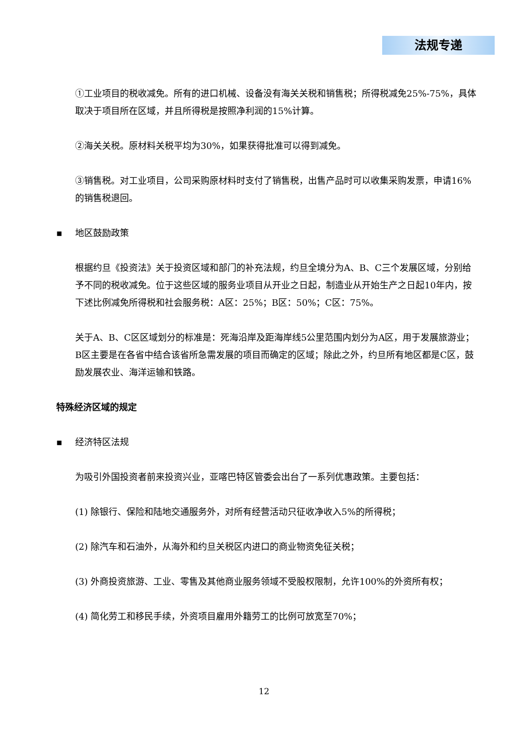法规专递
①工业项目的税收减免。所有的进口机械、设备没有海关关税和销售税；所得税减免25%-75%，具体取决于项目所在区域，并且所得税是按照净利润的15%计算。
②海关关税。原材料关税平均为30%，如果获得批准可以得到减免。
③销售税。对工业项目，公司采购原材料时支付了销售税，出售产品时可以收集采购发票，申请16%的销售税退回。
▪ 地区鼓励政策
根据约旦《投资法》关于投资区域和部门的补充法规，约旦全境分为A、B、C三个发展区域，分别给予不同的税收减免。位于这些区域的服务业项目从开业之日起，制造业从开始生产之日起10年内，按下述比例减免所得税和社会服务税：A区：25%；B区：50%；C区：75%。
关于A、B、C区区域划分的标准是：死海沿岸及距海岸线5公里范围内划分为A区，用于发展旅游业；B区主要是在各省中结合该省所急需发展的项目而确定的区域；除此之外，约旦所有地区都是C区，鼓励发展农业、海洋运输和铁路。
特殊经济区域的规定
▪ 经济特区法规
为吸引外国投资者前来投资兴业，亚喀巴特区管委会出台了一系列优惠政策。主要包括：
(1) 除银行、保险和陆地交通服务外，对所有经营活动只征收净收入5%的所得税；
(2) 除汽车和石油外，从海外和约旦关税区内进口的商业物资免征关税；
(3) 外商投资旅游、工业、零售及其他商业服务领域不受股权限制，允许100%的外资所有权；
(4) 简化劳工和移民手续，外资项目雇用外籍劳工的比例可放宽至70%；
12